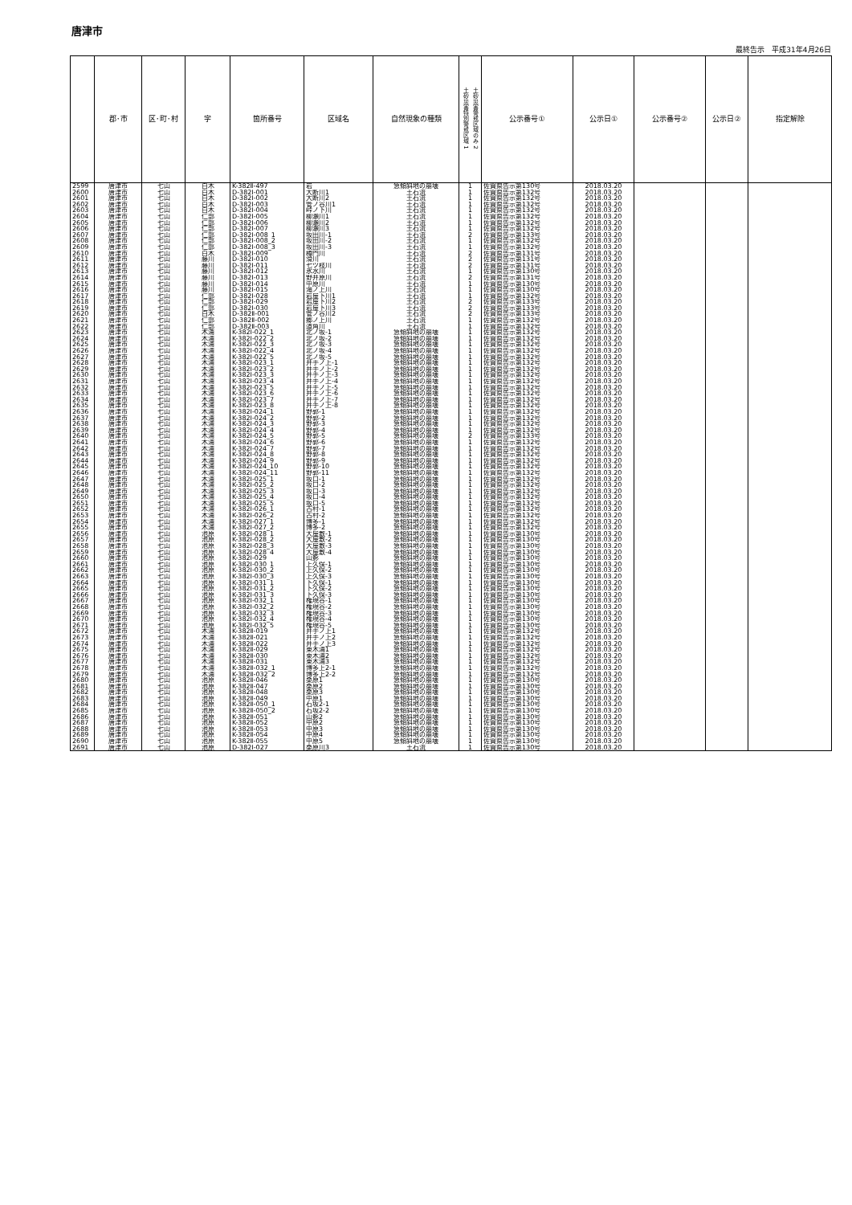唐津市
最終告示　平成31年4月26日
| | 郡･市 | 区･町･村 | 字 | 箇所番号 | 区域名 | 自然現象の種類 | 土砂災害特別警戒区域 1 土砂災害警戒区域のみ 2 | 公示番号① | 公示日① | 公示番号② | 公示日② | 指定解除 |
| --- | --- | --- | --- | --- | --- | --- | --- | --- | --- | --- | --- | --- |
| 2599 | 唐津市 | 七山 | 白木 | K-382Ⅱ-497 | 岩 | 急傾斜地の崩壊 | 1 | 佐賀県告示第130号 | 2018.03.20 | | | |
| 2600 | 唐津市 | 七山 | 白木 | D-382Ⅰ-001 | 大断川1 | 土石流 | 1 | 佐賀県告示第132号 | 2018.03.20 | | | |
| 2601 | 唐津市 | 七山 | 白木 | D-382Ⅰ-002 | 大断川2 | 土石流 | 1 | 佐賀県告示第132号 | 2018.03.20 | | | |
| 2602 | 唐津市 | 七山 | 白木 | D-382Ⅰ-003 | 管ノ谷川1 | 土石流 | 1 | 佐賀県告示第132号 | 2018.03.20 | | | |
| 2603 | 唐津市 | 七山 | 白木 | D-382Ⅰ-004 | 峠ノ下川 | 土石流 | 1 | 佐賀県告示第132号 | 2018.03.20 | | | |
| 2604 | 唐津市 | 七山 | 仁部 | D-382Ⅰ-005 | 柳瀬川1 | 土石流 | 1 | 佐賀県告示第132号 | 2018.03.20 | | | |
| 2605 | 唐津市 | 七山 | 仁部 | D-382Ⅰ-006 | 柳瀬川2 | 土石流 | 1 | 佐賀県告示第132号 | 2018.03.20 | | | |
| 2606 | 唐津市 | 七山 | 仁部 | D-382Ⅰ-007 | 柳瀬川3 | 土石流 | 1 | 佐賀県告示第132号 | 2018.03.20 | | | |
| 2607 | 唐津市 | 七山 | 仁部 | D-382Ⅰ-008_1 | 坂田川-1 | 土石流 | 2 | 佐賀県告示第133号 | 2018.03.20 | | | |
| 2608 | 唐津市 | 七山 | 仁部 | D-382Ⅰ-008_2 | 坂田川-2 | 土石流 | 1 | 佐賀県告示第132号 | 2018.03.20 | | | |
| 2609 | 唐津市 | 七山 | 仁部 | D-382Ⅰ-008_3 | 坂田川-3 | 土石流 | 1 | 佐賀県告示第132号 | 2018.03.20 | | | |
| 2610 | 唐津市 | 七山 | 白木 | D-382Ⅰ-009 | 樽門川 | 土石流 | 2 | 佐賀県告示第131号 | 2018.03.20 | | | |
| 2611 | 唐津市 | 七山 | 藤川 | D-382Ⅰ-010 | 滑川 | 土石流 | 2 | 佐賀県告示第131号 | 2018.03.20 | | | |
| 2612 | 唐津市 | 七山 | 藤川 | D-382Ⅰ-011 | 七ツ枝川 | 土石流 | 2 | 佐賀県告示第131号 | 2018.03.20 | | | |
| 2613 | 唐津市 | 七山 | 藤川 | D-382Ⅰ-012 | 氷水川 | 土石流 | 1 | 佐賀県告示第130号 | 2018.03.20 | | | |
| 2614 | 唐津市 | 七山 | 藤川 | D-382Ⅰ-013 | 野井原川 | 土石流 | 2 | 佐賀県告示第131号 | 2018.03.20 | | | |
| 2615 | 唐津市 | 七山 | 藤川 | D-382Ⅰ-014 | 中原川 | 土石流 | 1 | 佐賀県告示第130号 | 2018.03.20 | | | |
| 2616 | 唐津市 | 七山 | 藤川 | D-382Ⅰ-015 | 滝ノ上川 | 土石流 | 1 | 佐賀県告示第130号 | 2018.03.20 | | | |
| 2617 | 唐津市 | 七山 | 仁部 | D-382Ⅰ-028 | 岩屋下川1 | 土石流 | 1 | 佐賀県告示第132号 | 2018.03.20 | | | |
| 2618 | 唐津市 | 七山 | 仁部 | D-382Ⅰ-029 | 岩屋下川2 | 土石流 | 2 | 佐賀県告示第133号 | 2018.03.20 | | | |
| 2619 | 唐津市 | 七山 | 仁部 | D-382Ⅰ-030 | 岩屋下川3 | 土石流 | 2 | 佐賀県告示第133号 | 2018.03.20 | | | |
| 2620 | 唐津市 | 七山 | 白木 | D-382Ⅱ-001 | 管ノ谷川2 | 土石流 | 2 | 佐賀県告示第133号 | 2018.03.20 | | | |
| 2621 | 唐津市 | 七山 | 仁部 | D-382Ⅱ-002 | 郷ノ上川 | 土石流 | 1 | 佐賀県告示第132号 | 2018.03.20 | | | |
| 2622 | 唐津市 | 七山 | 仁部 | D-382Ⅱ-003 | 道角川 | 土石流 | 1 | 佐賀県告示第132号 | 2018.03.20 | | | |
| 2623 | 唐津市 | 七山 | 木浦 | K-382Ⅰ-022_1 | 北ノ坂-1 | 急傾斜地の崩壊 | 1 | 佐賀県告示第132号 | 2018.03.20 | | | |
| 2624 | 唐津市 | 七山 | 木浦 | K-382Ⅰ-022_2 | 北ノ坂-2 | 急傾斜地の崩壊 | 1 | 佐賀県告示第132号 | 2018.03.20 | | | |
| 2625 | 唐津市 | 七山 | 木浦 | K-382Ⅰ-022_3 | 北ノ坂-3 | 急傾斜地の崩壊 | 1 | 佐賀県告示第132号 | 2018.03.20 | | | |
| 2626 | 唐津市 | 七山 | 木浦 | K-382Ⅰ-022_4 | 北ノ坂-4 | 急傾斜地の崩壊 | 1 | 佐賀県告示第132号 | 2018.03.20 | | | |
| 2627 | 唐津市 | 七山 | 木浦 | K-382Ⅰ-022_5 | 北ノ坂-5 | 急傾斜地の崩壊 | 1 | 佐賀県告示第132号 | 2018.03.20 | | | |
| 2628 | 唐津市 | 七山 | 木浦 | K-382Ⅰ-023_1 | 井手ノ上-1 | 急傾斜地の崩壊 | 1 | 佐賀県告示第132号 | 2018.03.20 | | | |
| 2629 | 唐津市 | 七山 | 木浦 | K-382Ⅰ-023_2 | 井手ノ上-2 | 急傾斜地の崩壊 | 1 | 佐賀県告示第132号 | 2018.03.20 | | | |
| 2630 | 唐津市 | 七山 | 木浦 | K-382Ⅰ-023_3 | 井手ノ上-3 | 急傾斜地の崩壊 | 1 | 佐賀県告示第132号 | 2018.03.20 | | | |
| 2631 | 唐津市 | 七山 | 木浦 | K-382Ⅰ-023_4 | 井手ノ上-4 | 急傾斜地の崩壊 | 1 | 佐賀県告示第132号 | 2018.03.20 | | | |
| 2632 | 唐津市 | 七山 | 木浦 | K-382Ⅰ-023_5 | 井手ノ上-5 | 急傾斜地の崩壊 | 1 | 佐賀県告示第132号 | 2018.03.20 | | | |
| 2633 | 唐津市 | 七山 | 木浦 | K-382Ⅰ-023_6 | 井手ノ上-6 | 急傾斜地の崩壊 | 1 | 佐賀県告示第132号 | 2018.03.20 | | | |
| 2634 | 唐津市 | 七山 | 木浦 | K-382Ⅰ-023_7 | 井手ノ上-7 | 急傾斜地の崩壊 | 1 | 佐賀県告示第132号 | 2018.03.20 | | | |
| 2635 | 唐津市 | 七山 | 木浦 | K-382Ⅰ-023_8 | 井手ノ上-8 | 急傾斜地の崩壊 | 1 | 佐賀県告示第132号 | 2018.03.20 | | | |
| 2636 | 唐津市 | 七山 | 木浦 | K-382Ⅰ-024_1 | 野郭-1 | 急傾斜地の崩壊 | 1 | 佐賀県告示第132号 | 2018.03.20 | | | |
| 2637 | 唐津市 | 七山 | 木浦 | K-382Ⅰ-024_2 | 野郭-2 | 急傾斜地の崩壊 | 1 | 佐賀県告示第132号 | 2018.03.20 | | | |
| 2638 | 唐津市 | 七山 | 木浦 | K-382Ⅰ-024_3 | 野郭-3 | 急傾斜地の崩壊 | 1 | 佐賀県告示第132号 | 2018.03.20 | | | |
| 2639 | 唐津市 | 七山 | 木浦 | K-382Ⅰ-024_4 | 野郭-4 | 急傾斜地の崩壊 | 1 | 佐賀県告示第132号 | 2018.03.20 | | | |
| 2640 | 唐津市 | 七山 | 木浦 | K-382Ⅰ-024_5 | 野郭-5 | 急傾斜地の崩壊 | 2 | 佐賀県告示第133号 | 2018.03.20 | | | |
| 2641 | 唐津市 | 七山 | 木浦 | K-382Ⅰ-024_6 | 野郭-6 | 急傾斜地の崩壊 | 1 | 佐賀県告示第132号 | 2018.03.20 | | | |
| 2642 | 唐津市 | 七山 | 木浦 | K-382Ⅰ-024_7 | 野郭-7 | 急傾斜地の崩壊 | 1 | 佐賀県告示第132号 | 2018.03.20 | | | |
| 2643 | 唐津市 | 七山 | 木浦 | K-382Ⅰ-024_8 | 野郭-8 | 急傾斜地の崩壊 | 1 | 佐賀県告示第132号 | 2018.03.20 | | | |
| 2644 | 唐津市 | 七山 | 木浦 | K-382Ⅰ-024_9 | 野郭-9 | 急傾斜地の崩壊 | 1 | 佐賀県告示第132号 | 2018.03.20 | | | |
| 2645 | 唐津市 | 七山 | 木浦 | K-382Ⅰ-024_10 | 野郭-10 | 急傾斜地の崩壊 | 1 | 佐賀県告示第132号 | 2018.03.20 | | | |
| 2646 | 唐津市 | 七山 | 木浦 | K-382Ⅰ-024_11 | 野郭-11 | 急傾斜地の崩壊 | 1 | 佐賀県告示第132号 | 2018.03.20 | | | |
| 2647 | 唐津市 | 七山 | 木浦 | K-382Ⅰ-025_1 | 坂口-1 | 急傾斜地の崩壊 | 1 | 佐賀県告示第132号 | 2018.03.20 | | | |
| 2648 | 唐津市 | 七山 | 木浦 | K-382Ⅰ-025_2 | 坂口-2 | 急傾斜地の崩壊 | 1 | 佐賀県告示第132号 | 2018.03.20 | | | |
| 2649 | 唐津市 | 七山 | 木浦 | K-382Ⅰ-025_3 | 坂口-3 | 急傾斜地の崩壊 | 1 | 佐賀県告示第132号 | 2018.03.20 | | | |
| 2650 | 唐津市 | 七山 | 木浦 | K-382Ⅰ-025_4 | 坂口-4 | 急傾斜地の崩壊 | 1 | 佐賀県告示第132号 | 2018.03.20 | | | |
| 2651 | 唐津市 | 七山 | 木浦 | K-382Ⅰ-025_5 | 坂口-5 | 急傾斜地の崩壊 | 1 | 佐賀県告示第132号 | 2018.03.20 | | | |
| 2652 | 唐津市 | 七山 | 木浦 | K-382Ⅰ-026_1 | 古村-1 | 急傾斜地の崩壊 | 1 | 佐賀県告示第132号 | 2018.03.20 | | | |
| 2653 | 唐津市 | 七山 | 木浦 | K-382Ⅰ-026_2 | 古村-2 | 急傾斜地の崩壊 | 1 | 佐賀県告示第132号 | 2018.03.20 | | | |
| 2654 | 唐津市 | 七山 | 木浦 | K-382Ⅰ-027_1 | 博多-1 | 急傾斜地の崩壊 | 1 | 佐賀県告示第132号 | 2018.03.20 | | | |
| 2655 | 唐津市 | 七山 | 木浦 | K-382Ⅰ-027_2 | 博多-2 | 急傾斜地の崩壊 | 1 | 佐賀県告示第132号 | 2018.03.20 | | | |
| 2656 | 唐津市 | 七山 | 池原 | K-382Ⅰ-028_1 | 大屋敷-1 | 急傾斜地の崩壊 | 1 | 佐賀県告示第130号 | 2018.03.20 | | | |
| 2657 | 唐津市 | 七山 | 池原 | K-382Ⅰ-028_2 | 大屋敷-2 | 急傾斜地の崩壊 | 1 | 佐賀県告示第130号 | 2018.03.20 | | | |
| 2658 | 唐津市 | 七山 | 池原 | K-382Ⅰ-028_3 | 大屋敷-3 | 急傾斜地の崩壊 | 1 | 佐賀県告示第130号 | 2018.03.20 | | | |
| 2659 | 唐津市 | 七山 | 池原 | K-382Ⅰ-028_4 | 大屋敷-4 | 急傾斜地の崩壊 | 1 | 佐賀県告示第130号 | 2018.03.20 | | | |
| 2660 | 唐津市 | 七山 | 池原 | K-382Ⅰ-029 | 山影 | 急傾斜地の崩壊 | 1 | 佐賀県告示第130号 | 2018.03.20 | | | |
| 2661 | 唐津市 | 七山 | 池原 | K-382Ⅰ-030_1 | 上久保-1 | 急傾斜地の崩壊 | 1 | 佐賀県告示第130号 | 2018.03.20 | | | |
| 2662 | 唐津市 | 七山 | 池原 | K-382Ⅰ-030_2 | 上久保-2 | 急傾斜地の崩壊 | 1 | 佐賀県告示第130号 | 2018.03.20 | | | |
| 2663 | 唐津市 | 七山 | 池原 | K-382Ⅰ-030_3 | 上久保-3 | 急傾斜地の崩壊 | 1 | 佐賀県告示第130号 | 2018.03.20 | | | |
| 2664 | 唐津市 | 七山 | 池原 | K-382Ⅰ-031_1 | 下久保-1 | 急傾斜地の崩壊 | 1 | 佐賀県告示第130号 | 2018.03.20 | | | |
| 2665 | 唐津市 | 七山 | 池原 | K-382Ⅰ-031_2 | 下久保-2 | 急傾斜地の崩壊 | 1 | 佐賀県告示第130号 | 2018.03.20 | | | |
| 2666 | 唐津市 | 七山 | 池原 | K-382Ⅰ-031_3 | 下久保-3 | 急傾斜地の崩壊 | 1 | 佐賀県告示第130号 | 2018.03.20 | | | |
| 2667 | 唐津市 | 七山 | 池原 | K-382Ⅰ-032_1 | 権現谷-1 | 急傾斜地の崩壊 | 1 | 佐賀県告示第130号 | 2018.03.20 | | | |
| 2668 | 唐津市 | 七山 | 池原 | K-382Ⅰ-032_2 | 権現谷-2 | 急傾斜地の崩壊 | 1 | 佐賀県告示第130号 | 2018.03.20 | | | |
| 2669 | 唐津市 | 七山 | 池原 | K-382Ⅰ-032_3 | 権現谷-3 | 急傾斜地の崩壊 | 1 | 佐賀県告示第130号 | 2018.03.20 | | | |
| 2670 | 唐津市 | 七山 | 池原 | K-382Ⅰ-032_4 | 権現谷-4 | 急傾斜地の崩壊 | 1 | 佐賀県告示第130号 | 2018.03.20 | | | |
| 2671 | 唐津市 | 七山 | 池原 | K-382Ⅰ-032_5 | 権現谷-5 | 急傾斜地の崩壊 | 1 | 佐賀県告示第130号 | 2018.03.20 | | | |
| 2672 | 唐津市 | 七山 | 木浦 | K-382Ⅱ-019 | 井手ノ上1 | 急傾斜地の崩壊 | 1 | 佐賀県告示第132号 | 2018.03.20 | | | |
| 2673 | 唐津市 | 七山 | 木浦 | K-382Ⅱ-021 | 井手ノ上2 | 急傾斜地の崩壊 | 1 | 佐賀県告示第132号 | 2018.03.20 | | | |
| 2674 | 唐津市 | 七山 | 木浦 | K-382Ⅱ-022 | 井手ノ上3 | 急傾斜地の崩壊 | 1 | 佐賀県告示第132号 | 2018.03.20 | | | |
| 2675 | 唐津市 | 七山 | 木浦 | K-382Ⅱ-029 | 東木浦1 | 急傾斜地の崩壊 | 1 | 佐賀県告示第132号 | 2018.03.20 | | | |
| 2676 | 唐津市 | 七山 | 木浦 | K-382Ⅱ-030 | 東木浦2 | 急傾斜地の崩壊 | 1 | 佐賀県告示第132号 | 2018.03.20 | | | |
| 2677 | 唐津市 | 七山 | 木浦 | K-382Ⅱ-031 | 東木浦3 | 急傾斜地の崩壊 | 1 | 佐賀県告示第132号 | 2018.03.20 | | | |
| 2678 | 唐津市 | 七山 | 木浦 | K-382Ⅱ-032_1 | 博多上2-1 | 急傾斜地の崩壊 | 1 | 佐賀県告示第132号 | 2018.03.20 | | | |
| 2679 | 唐津市 | 七山 | 木浦 | K-382Ⅱ-032_2 | 博多上2-2 | 急傾斜地の崩壊 | 1 | 佐賀県告示第132号 | 2018.03.20 | | | |
| 2680 | 唐津市 | 七山 | 池原 | K-382Ⅱ-046 | 桑原1 | 急傾斜地の崩壊 | 1 | 佐賀県告示第130号 | 2018.03.20 | | | |
| 2681 | 唐津市 | 七山 | 池原 | K-382Ⅱ-047 | 桑原2 | 急傾斜地の崩壊 | 1 | 佐賀県告示第130号 | 2018.03.20 | | | |
| 2682 | 唐津市 | 七山 | 池原 | K-382Ⅱ-048 | 桑原3 | 急傾斜地の崩壊 | 1 | 佐賀県告示第130号 | 2018.03.20 | | | |
| 2683 | 唐津市 | 七山 | 池原 | K-382Ⅱ-049 | 中原1 | 急傾斜地の崩壊 | 1 | 佐賀県告示第130号 | 2018.03.20 | | | |
| 2684 | 唐津市 | 七山 | 池原 | K-382Ⅱ-050_1 | 石坂2-1 | 急傾斜地の崩壊 | 1 | 佐賀県告示第130号 | 2018.03.20 | | | |
| 2685 | 唐津市 | 七山 | 池原 | K-382Ⅱ-050_2 | 石坂2-2 | 急傾斜地の崩壊 | 1 | 佐賀県告示第130号 | 2018.03.20 | | | |
| 2686 | 唐津市 | 七山 | 池原 | K-382Ⅱ-051 | 山影2 | 急傾斜地の崩壊 | 1 | 佐賀県告示第130号 | 2018.03.20 | | | |
| 2687 | 唐津市 | 七山 | 池原 | K-382Ⅱ-052 | 中原2 | 急傾斜地の崩壊 | 1 | 佐賀県告示第130号 | 2018.03.20 | | | |
| 2688 | 唐津市 | 七山 | 池原 | K-382Ⅱ-053 | 中原3 | 急傾斜地の崩壊 | 1 | 佐賀県告示第130号 | 2018.03.20 | | | |
| 2689 | 唐津市 | 七山 | 池原 | K-382Ⅱ-054 | 中原4 | 急傾斜地の崩壊 | 1 | 佐賀県告示第130号 | 2018.03.20 | | | |
| 2690 | 唐津市 | 七山 | 池原 | K-382Ⅱ-055 | 中原5 | 急傾斜地の崩壊 | 1 | 佐賀県告示第130号 | 2018.03.20 | | | |
| 2691 | 唐津市 | 七山 | 池原 | D-382Ⅰ-027 | 桑原川3 | 土石流 | 1 | 佐賀県告示第130号 | 2018.03.20 | | | |